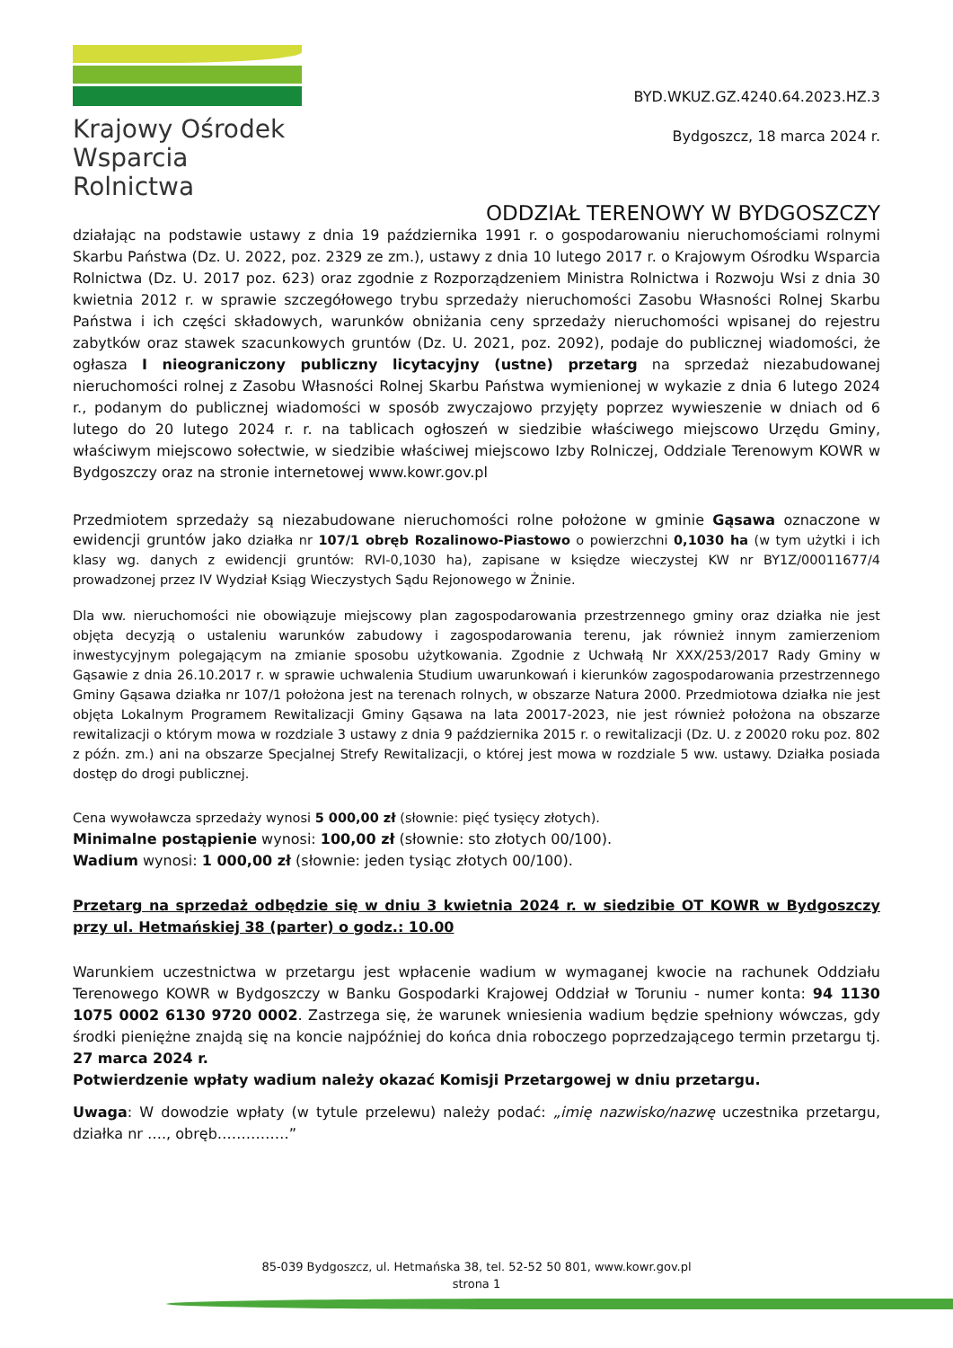Krajowy Ośrodek
Wsparcia Rolnictwa
BYD.WKUZ.GZ.4240.64.2023.HZ.3
Bydgoszcz, 18 marca 2024 r.
ODDZIAŁ TERENOWY W BYDGOSZCZY
działając na podstawie ustawy z dnia 19 października 1991 r. o gospodarowaniu nieruchomościami rolnymi Skarbu Państwa (Dz. U. 2022, poz. 2329 ze zm.), ustawy z dnia 10 lutego 2017 r. o Krajowym Ośrodku Wsparcia Rolnictwa (Dz. U. 2017 poz. 623) oraz zgodnie z Rozporządzeniem Ministra Rolnictwa i Rozwoju Wsi z dnia 30 kwietnia 2012 r. w sprawie szczegółowego trybu sprzedaży nieruchomości Zasobu Własności Rolnej Skarbu Państwa i ich części składowych, warunków obniżania ceny sprzedaży nieruchomości wpisanej do rejestru zabytków oraz stawek szacunkowych gruntów (Dz. U. 2021, poz. 2092), podaje do publicznej wiadomości, że ogłasza I nieograniczony publiczny licytacyjny (ustne) przetarg na sprzedaż niezabudowanej nieruchomości rolnej z Zasobu Własności Rolnej Skarbu Państwa wymienionej w wykazie z dnia 6 lutego 2024 r., podanym do publicznej wiadomości w sposób zwyczajowo przyjęty poprzez wywieszenie w dniach od 6 lutego do 20 lutego 2024 r. r. na tablicach ogłoszeń w siedzibie właściwego miejscowo Urzędu Gminy, właściwym miejscowo sołectwie, w siedzibie właściwej miejscowo Izby Rolniczej, Oddziale Terenowym KOWR w Bydgoszczy oraz na stronie internetowej www.kowr.gov.pl
Przedmiotem sprzedaży są niezabudowane nieruchomości rolne położone w gminie Gąsawa oznaczone w ewidencji gruntów jako działka nr 107/1 obręb Rozalinowo-Piastowo o powierzchni 0,1030 ha (w tym użytki i ich klasy wg. danych z ewidencji gruntów: RVI-0,1030 ha), zapisane w księdze wieczystej KW nr BY1Z/00011677/4 prowadzonej przez IV Wydział Ksiąg Wieczystych Sądu Rejonowego w Żninie.
Dla ww. nieruchomości nie obowiązuje miejscowy plan zagospodarowania przestrzennego gminy oraz działka nie jest objęta decyzją o ustaleniu warunków zabudowy i zagospodarowania terenu, jak również innym zamierzeniom inwestycyjnym polegającym na zmianie sposobu użytkowania. Zgodnie z Uchwałą Nr XXX/253/2017 Rady Gminy w Gąsawie z dnia 26.10.2017 r. w sprawie uchwalenia Studium uwarunkowań i kierunków zagospodarowania przestrzennego Gminy Gąsawa działka nr 107/1 położona jest na terenach rolnych, w obszarze Natura 2000. Przedmiotowa działka nie jest objęta Lokalnym Programem Rewitalizacji Gminy Gąsawa na lata 20017-2023, nie jest również położona na obszarze rewitalizacji o którym mowa w rozdziale 3 ustawy z dnia 9 października 2015 r. o rewitalizacji (Dz. U. z 20020 roku poz. 802 z późn. zm.) ani na obszarze Specjalnej Strefy Rewitalizacji, o której jest mowa w rozdziale 5 ww. ustawy. Działka posiada dostęp do drogi publicznej.
Cena wywoławcza sprzedaży wynosi 5 000,00 zł (słownie: pięć tysięcy złotych).
Minimalne postąpienie wynosi: 100,00 zł (słownie: sto złotych 00/100).
Wadium wynosi: 1 000,00 zł (słownie: jeden tysiąc złotych 00/100).
Przetarg na sprzedaż odbędzie się w dniu 3 kwietnia 2024 r. w siedzibie OT KOWR w Bydgoszczy przy ul. Hetmańskiej 38 (parter) o godz.: 10.00
Warunkiem uczestnictwa w przetargu jest wpłacenie wadium w wymaganej kwocie na rachunek Oddziału Terenowego KOWR w Bydgoszczy w Banku Gospodarki Krajowej Oddział w Toruniu - numer konta: 94 1130 1075 0002 6130 9720 0002. Zastrzega się, że warunek wniesienia wadium będzie spełniony wówczas, gdy środki pieniężne znajdą się na koncie najpóźniej do końca dnia roboczego poprzedzającego termin przetargu tj. 27 marca 2024 r.
Potwierdzenie wpłaty wadium należy okazać Komisji Przetargowej w dniu przetargu.
Uwaga: W dowodzie wpłaty (w tytule przelewu) należy podać: „imię nazwisko/nazwę uczestnika przetargu, działka nr …., obręb……………”
85-039 Bydgoszcz, ul. Hetmańska 38, tel. 52-52 50 801, www.kowr.gov.pl
strona 1